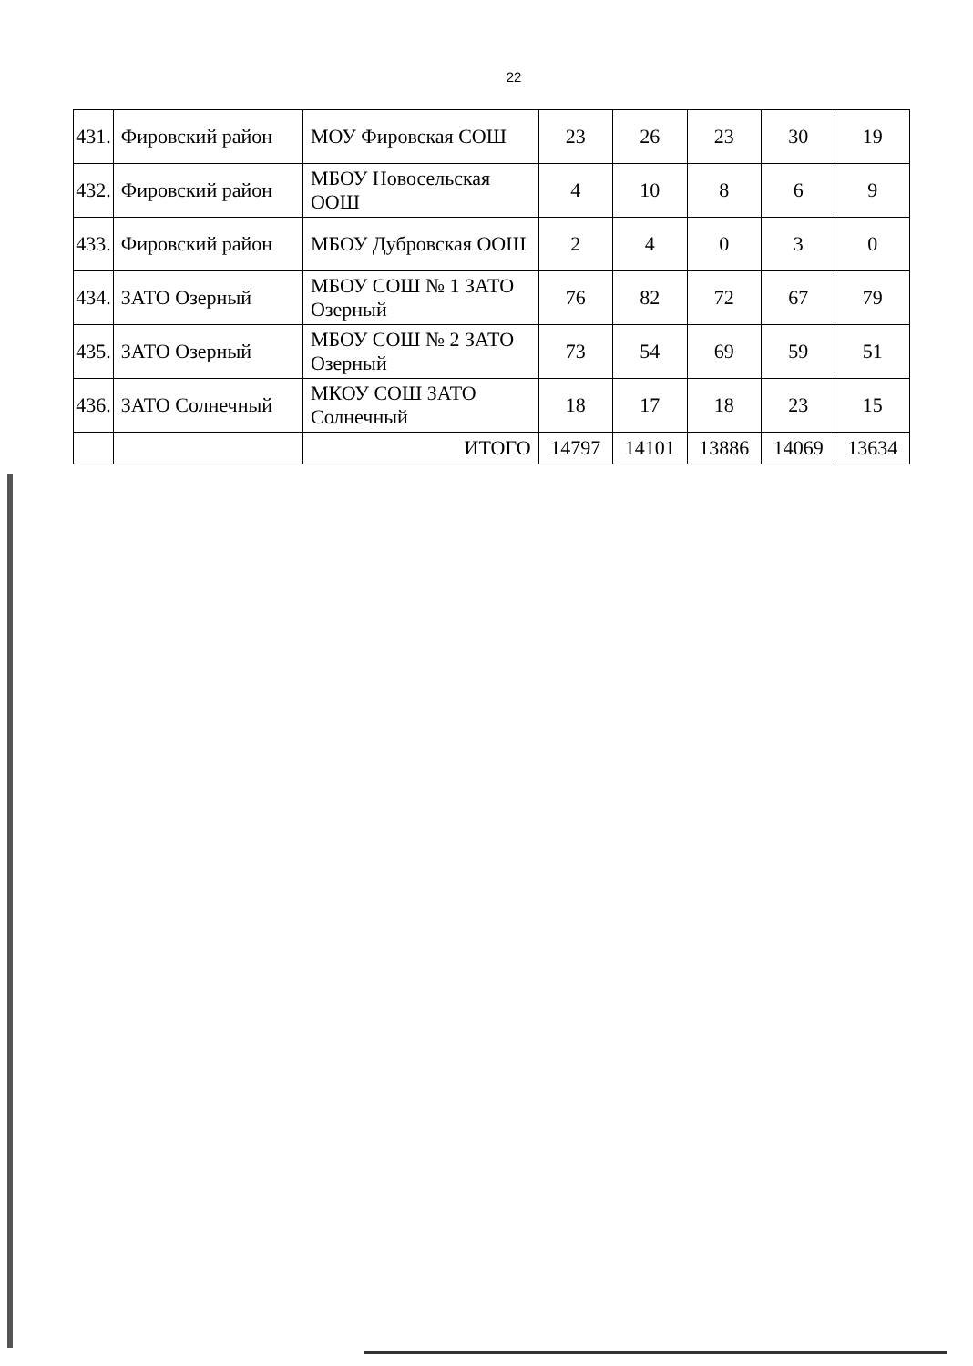22
| 431. | Фировский район | МОУ Фировская СОШ | 23 | 26 | 23 | 30 | 19 |
| 432. | Фировский район | МБОУ Новосельская ООШ | 4 | 10 | 8 | 6 | 9 |
| 433. | Фировский район | МБОУ Дубровская ООШ | 2 | 4 | 0 | 3 | 0 |
| 434. | ЗАТО Озерный | МБОУ СОШ № 1 ЗАТО Озерный | 76 | 82 | 72 | 67 | 79 |
| 435. | ЗАТО Озерный | МБОУ СОШ № 2 ЗАТО Озерный | 73 | 54 | 69 | 59 | 51 |
| 436. | ЗАТО Солнечный | МКОУ СОШ ЗАТО Солнечный | 18 | 17 | 18 | 23 | 15 |
| | | ИТОГО | 14797 | 14101 | 13886 | 14069 | 13634 |